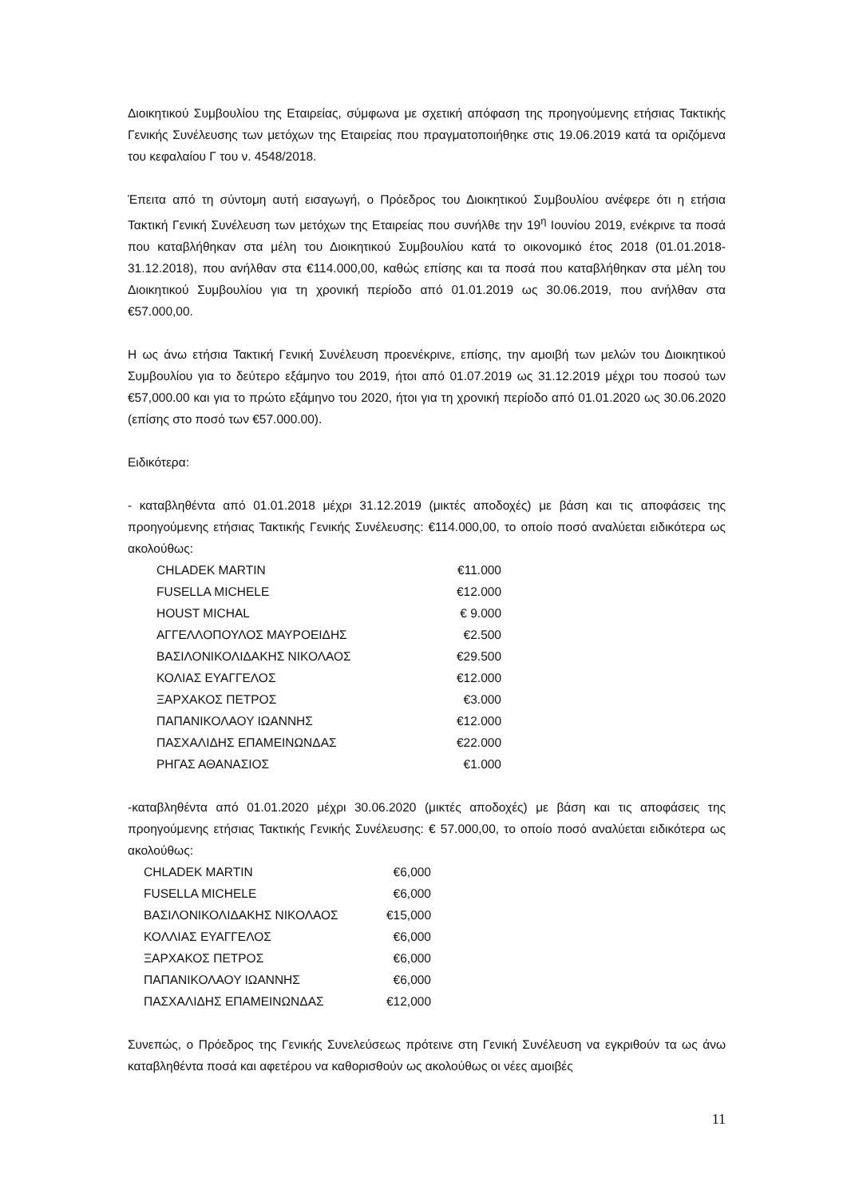Διοικητικού Συμβουλίου της Εταιρείας, σύμφωνα με σχετική απόφαση της προηγούμενης ετήσιας Τακτικής Γενικής Συνέλευσης των μετόχων της Εταιρείας που πραγματοποιήθηκε στις 19.06.2019 κατά τα οριζόμενα του κεφαλαίου Γ του ν. 4548/2018.
Έπειτα από τη σύντομη αυτή εισαγωγή, ο Πρόεδρος του Διοικητικού Συμβουλίου ανέφερε ότι η ετήσια Τακτική Γενική Συνέλευση των μετόχων της Εταιρείας που συνήλθε την 19<sup>η</sup> Ιουνίου 2019, ενέκρινε τα ποσά που καταβλήθηκαν στα μέλη του Διοικητικού Συμβουλίου κατά το οικονομικό έτος 2018 (01.01.2018-31.12.2018), που ανήλθαν στα €114.000,00, καθώς επίσης και τα ποσά που καταβλήθηκαν στα μέλη του Διοικητικού Συμβουλίου για τη χρονική περίοδο από 01.01.2019 ως 30.06.2019, που ανήλθαν στα €57.000,00.
Η ως άνω ετήσια Τακτική Γενική Συνέλευση προενέκρινε, επίσης, την αμοιβή των μελών του Διοικητικού Συμβουλίου για το δεύτερο εξάμηνο του 2019, ήτοι από 01.07.2019 ως 31.12.2019 μέχρι του ποσού των €57,000.00 και για το πρώτο εξάμηνο του 2020, ήτοι για τη χρονική περίοδο από 01.01.2020 ως 30.06.2020 (επίσης στο ποσό των €57.000.00).
Ειδικότερα:
- καταβληθέντα από 01.01.2018 μέχρι 31.12.2019 (μικτές αποδοχές) με βάση και τις αποφάσεις της προηγούμενης ετήσιας Τακτικής Γενικής Συνέλευσης: €114.000,00, το οποίο ποσό αναλύεται ειδικότερα ως ακολούθως:
| CHLADEK MARTIN | €11.000 |
| FUSELLA MICHELE | €12.000 |
| HOUST MICHAL | € 9.000 |
| ΑΓΓΕΛΛΟΠΟΥΛΟΣ ΜΑΥΡΟΕΙΔΗΣ | €2.500 |
| ΒΑΣΙΛΟΝΙΚΟΛΙΔΑΚΗΣ ΝΙΚΟΛΑΟΣ | €29.500 |
| ΚΟΛΙΑΣ ΕΥΑΓΓΕΛΟΣ | €12.000 |
| ΞΑΡΧΑΚΟΣ ΠΕΤΡΟΣ | €3.000 |
| ΠΑΠΑΝΙΚΟΛΑΟΥ ΙΩΑΝΝΗΣ | €12.000 |
| ΠΑΣΧΑΛΙΔΗΣ ΕΠΑΜΕΙΝΩΝΔΑΣ | €22.000 |
| ΡΗΓΑΣ ΑΘΑΝΑΣΙΟΣ | €1.000 |
-καταβληθέντα από 01.01.2020 μέχρι 30.06.2020 (μικτές αποδοχές) με βάση και τις αποφάσεις της προηγούμενης ετήσιας Τακτικής Γενικής Συνέλευσης: € 57.000,00, το οποίο ποσό αναλύεται ειδικότερα ως ακολούθως:
| CHLADEK MARTIN | €6,000 |
| FUSELLA MICHELE | €6,000 |
| ΒΑΣΙΛΟΝΙΚΟΛΙΔΑΚΗΣ ΝΙΚΟΛΑΟΣ | €15,000 |
| ΚΟΛΛΙΑΣ ΕΥΑΓΓΕΛΟΣ | €6,000 |
| ΞΑΡΧΑΚΟΣ ΠΕΤΡΟΣ | €6,000 |
| ΠΑΠΑΝΙΚΟΛΑΟΥ ΙΩΑΝΝΗΣ | €6,000 |
| ΠΑΣΧΑΛΙΔΗΣ ΕΠΑΜΕΙΝΩΝΔΑΣ | €12,000 |
Συνεπώς, ο Πρόεδρος της Γενικής Συνελεύσεως πρότεινε στη Γενική Συνέλευση να εγκριθούν τα ως άνω καταβληθέντα ποσά και αφετέρου να καθορισθούν ως ακολούθως οι νέες αμοιβές
11